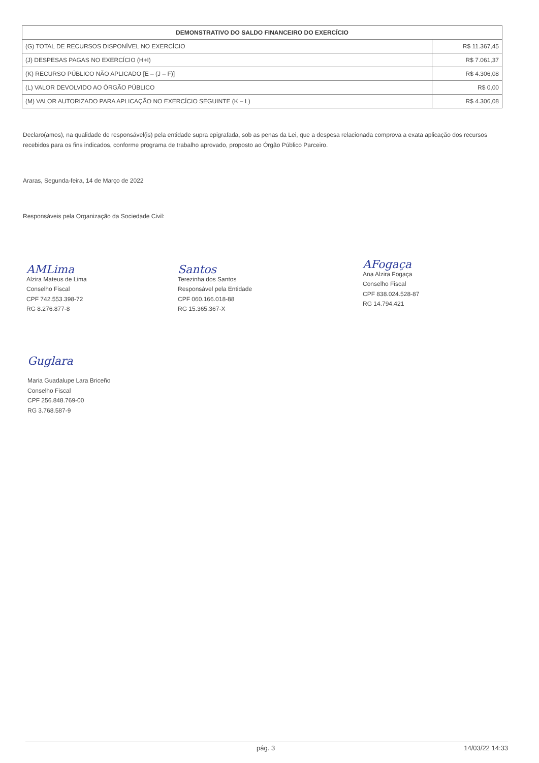| DEMONSTRATIVO DO SALDO FINANCEIRO DO EXERCÍCIO | |
| --- | --- |
| (G) TOTAL DE RECURSOS DISPONÍVEL NO EXERCÍCIO | R$ 11.367,45 |
| (J) DESPESAS PAGAS NO EXERCÍCIO (H+I) | R$ 7.061,37 |
| (K) RECURSO PÚBLICO NÃO APLICADO [E – (J – F)] | R$ 4.306,08 |
| (L) VALOR DEVOLVIDO AO ÓRGÃO PÚBLICO | R$ 0,00 |
| (M) VALOR AUTORIZADO PARA APLICAÇÃO NO EXERCÍCIO SEGUINTE (K – L) | R$ 4.306,08 |
Declaro(amos), na qualidade de responsável(is) pela entidade supra epigrafada, sob as penas da Lei, que a despesa relacionada comprova a exata aplicação dos recursos recebidos para os fins indicados, conforme programa de trabalho aprovado, proposto ao Órgão Público Parceiro.
Araras, Segunda-feira, 14 de Março de 2022
Responsáveis pela Organização da Sociedade Civil:
AMLima
Alzira Mateus de Lima
Conselho Fiscal
CPF 742.553.398-72
RG 8.276.877-8
Santos
Terezinha dos Santos
Responsável pela Entidade
CPF 060.166.018-88
RG 15.365.367-X
AFogaça
Ana Alzira Fogaça
Conselho Fiscal
CPF 838.024.528-87
RG 14.794.421
Guglara
Maria Guadalupe Lara Briceño
Conselho Fiscal
CPF 256.848.769-00
RG 3.768.587-9
pág. 3 14/03/22 14:33